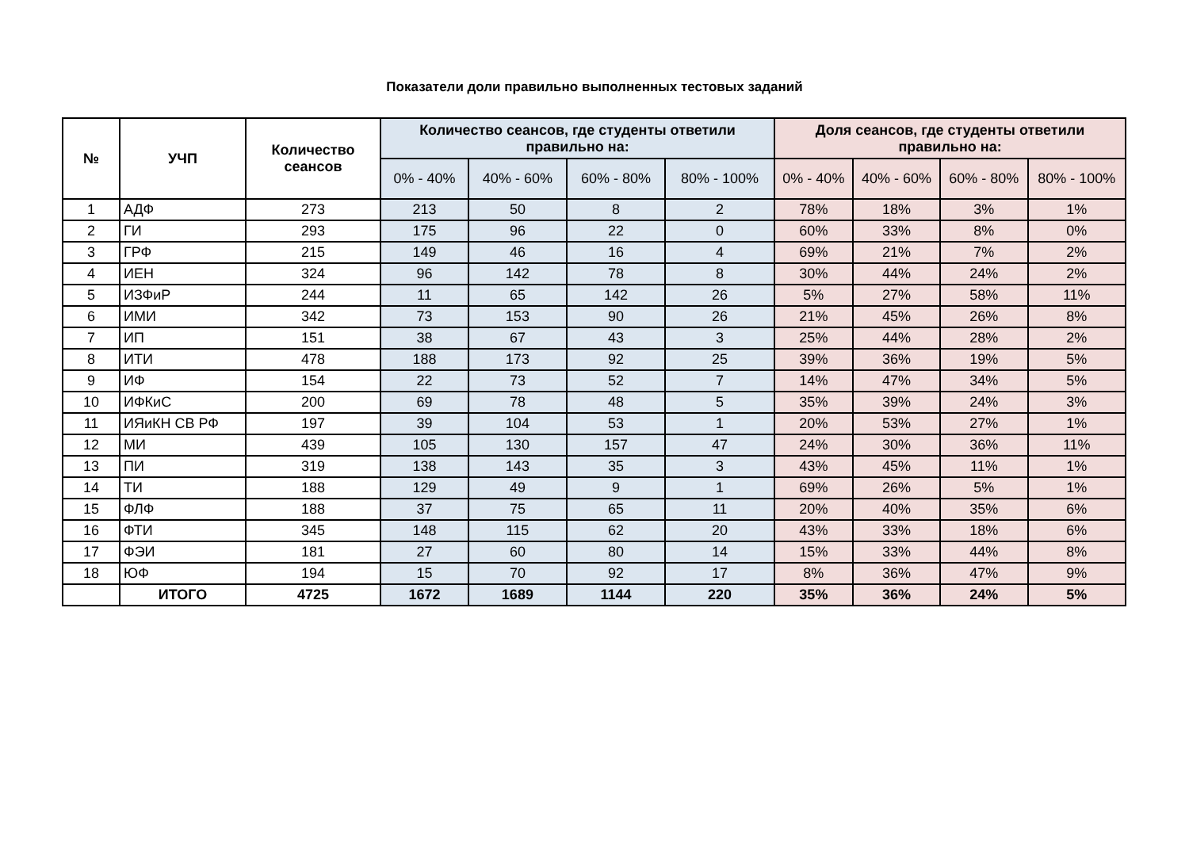Показатели доли правильно выполненных тестовых заданий
| № | УЧП | Количество сеансов | Количество сеансов, где студенты ответили правильно на: | | | | Доля сеансов, где студенты ответили правильно на: | | | |
| --- | --- | --- | --- | --- | --- | --- | --- | --- | --- | --- |
| | | | 0% - 40% | 40% - 60% | 60% - 80% | 80% - 100% | 0% - 40% | 40% - 60% | 60% - 80% | 80% - 100% |
| 1 | АДФ | 273 | 213 | 50 | 8 | 2 | 78% | 18% | 3% | 1% |
| 2 | ГИ | 293 | 175 | 96 | 22 | 0 | 60% | 33% | 8% | 0% |
| 3 | ГРФ | 215 | 149 | 46 | 16 | 4 | 69% | 21% | 7% | 2% |
| 4 | ИЕН | 324 | 96 | 142 | 78 | 8 | 30% | 44% | 24% | 2% |
| 5 | ИЗФиР | 244 | 11 | 65 | 142 | 26 | 5% | 27% | 58% | 11% |
| 6 | ИМИ | 342 | 73 | 153 | 90 | 26 | 21% | 45% | 26% | 8% |
| 7 | ИП | 151 | 38 | 67 | 43 | 3 | 25% | 44% | 28% | 2% |
| 8 | ИТИ | 478 | 188 | 173 | 92 | 25 | 39% | 36% | 19% | 5% |
| 9 | ИФ | 154 | 22 | 73 | 52 | 7 | 14% | 47% | 34% | 5% |
| 10 | ИФКиС | 200 | 69 | 78 | 48 | 5 | 35% | 39% | 24% | 3% |
| 11 | ИЯиКН СВ РФ | 197 | 39 | 104 | 53 | 1 | 20% | 53% | 27% | 1% |
| 12 | МИ | 439 | 105 | 130 | 157 | 47 | 24% | 30% | 36% | 11% |
| 13 | ПИ | 319 | 138 | 143 | 35 | 3 | 43% | 45% | 11% | 1% |
| 14 | ТИ | 188 | 129 | 49 | 9 | 1 | 69% | 26% | 5% | 1% |
| 15 | ФЛФ | 188 | 37 | 75 | 65 | 11 | 20% | 40% | 35% | 6% |
| 16 | ФТИ | 345 | 148 | 115 | 62 | 20 | 43% | 33% | 18% | 6% |
| 17 | ФЭИ | 181 | 27 | 60 | 80 | 14 | 15% | 33% | 44% | 8% |
| 18 | ЮФ | 194 | 15 | 70 | 92 | 17 | 8% | 36% | 47% | 9% |
| | ИТОГО | 4725 | 1672 | 1689 | 1144 | 220 | 35% | 36% | 24% | 5% |